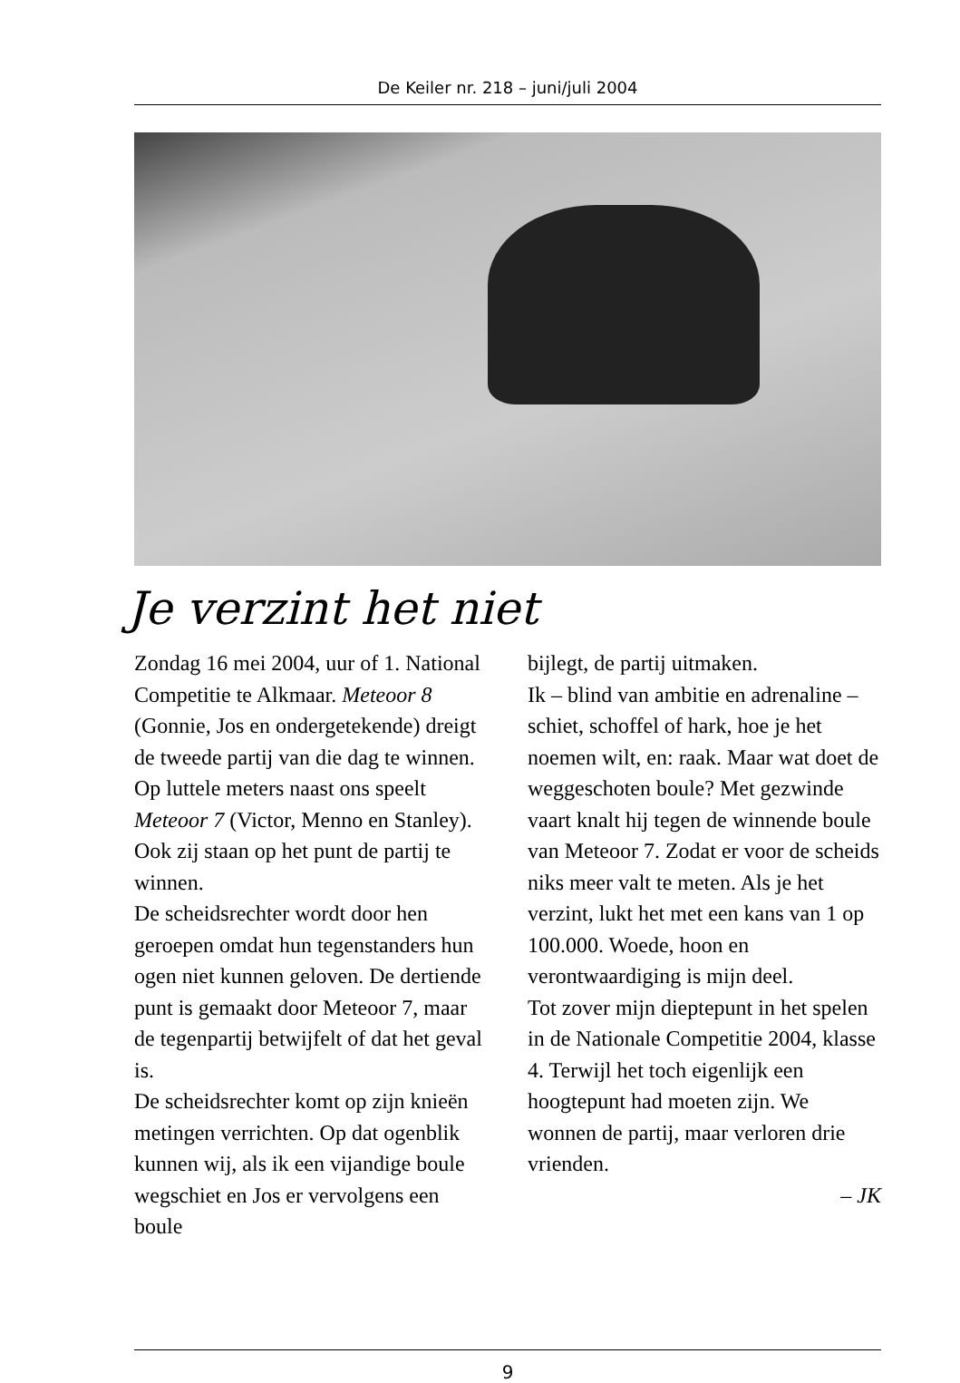De Keiler nr. 218 – juni/juli 2004
Je verzint het niet
Zondag 16 mei 2004, uur of 1. National Competitie te Alkmaar. Meteoor 8 (Gonnie, Jos en ondergetekende) dreigt de tweede partij van die dag te winnen.
Op luttele meters naast ons speelt Meteoor 7 (Victor, Menno en Stanley). Ook zij staan op het punt de partij te winnen.
De scheidsrechter wordt door hen geroepen omdat hun tegenstanders hun ogen niet kunnen geloven. De dertiende punt is gemaakt door Meteoor 7, maar de tegenpartij betwijfelt of dat het geval is.
De scheidsrechter komt op zijn knieën metingen verrichten. Op dat ogenblik kunnen wij, als ik een vijandige boule wegschiet en Jos er vervolgens een boule
bijlegt, de partij uitmaken.
Ik – blind van ambitie en adrenaline – schiet, schoffel of hark, hoe je het noemen wilt, en: raak. Maar wat doet de weggeschoten boule? Met gezwinde vaart knalt hij tegen de winnende boule van Meteoor 7. Zodat er voor de scheids niks meer valt te meten. Als je het verzint, lukt het met een kans van 1 op 100.000. Woede, hoon en verontwaardiging is mijn deel.
Tot zover mijn dieptepunt in het spelen in de Nationale Competitie 2004, klasse 4. Terwijl het toch eigenlijk een hoogtepunt had moeten zijn. We wonnen de partij, maar verloren drie vrienden.
– JK
9